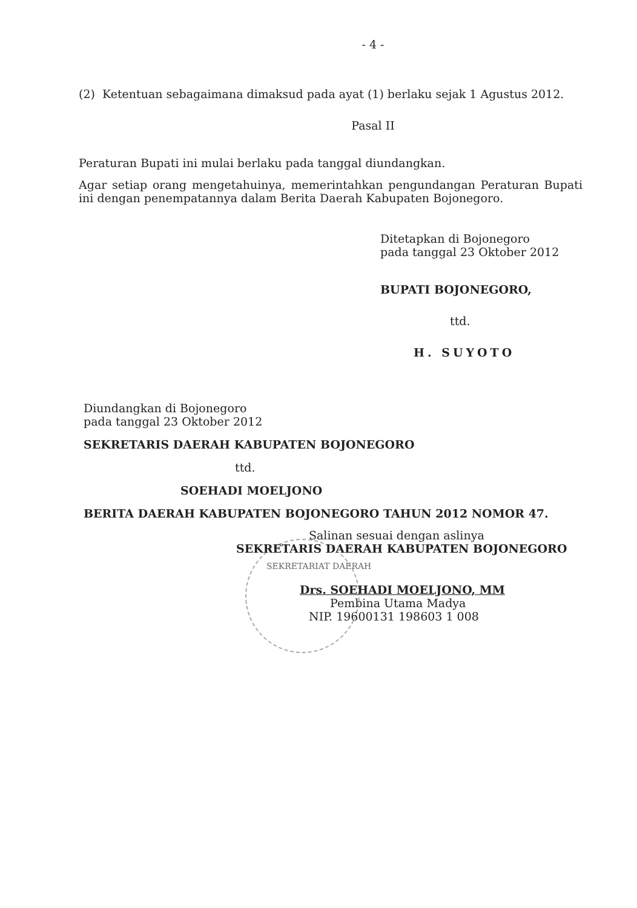- 4 -
(2) Ketentuan sebagaimana dimaksud pada ayat (1) berlaku sejak 1 Agustus 2012.
Pasal II
Peraturan Bupati ini mulai berlaku pada tanggal diundangkan.
Agar setiap orang mengetahuinya, memerintahkan pengundangan Peraturan Bupati ini dengan penempatannya dalam Berita Daerah Kabupaten Bojonegoro.
Ditetapkan di Bojonegoro
pada tanggal 23 Oktober 2012
BUPATI BOJONEGORO,
ttd.
H. SUYOTO
Diundangkan di Bojonegoro
pada tanggal 23 Oktober 2012
SEKRETARIS DAERAH KABUPATEN BOJONEGORO
ttd.
SOEHADI MOELJONO
BERITA DAERAH KABUPATEN BOJONEGORO TAHUN 2012 NOMOR 47.
Salinan sesuai dengan aslinya
SEKRETARIS DAERAH KABUPATEN BOJONEGORO
SEKRETARIAT DAERAH
Drs. SOEHADI MOELJONO, MM
Pembina Utama Madya
NIP. 19600131 198603 1 008